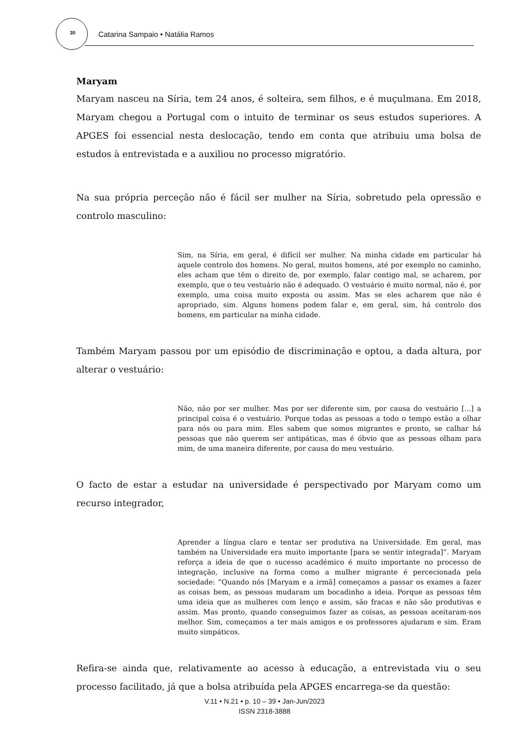30 Catarina Sampaio • Natália Ramos
Maryam
Maryam nasceu na Síria, tem 24 anos, é solteira, sem filhos, e é muçulmana. Em 2018, Maryam chegou a Portugal com o intuito de terminar os seus estudos superiores. A APGES foi essencial nesta deslocação, tendo em conta que atribuiu uma bolsa de estudos à entrevistada e a auxiliou no processo migratório.
Na sua própria perceção não é fácil ser mulher na Síria, sobretudo pela opressão e controlo masculino:
Sim, na Síria, em geral, é difícil ser mulher. Na minha cidade em particular há aquele controlo dos homens. No geral, muitos homens, até por exemplo no caminho, eles acham que têm o direito de, por exemplo, falar contigo mal, se acharem, por exemplo, que o teu vestuário não é adequado. O vestuário é muito normal, não é, por exemplo, uma coisa muito exposta ou assim. Mas se eles acharem que não é apropriado, sim. Alguns homens podem falar e, em geral, sim, há controlo dos homens, em particular na minha cidade.
Também Maryam passou por um episódio de discriminação e optou, a dada altura, por alterar o vestuário:
Não, não por ser mulher. Mas por ser diferente sim, por causa do vestuário [...] a principal coisa é o vestuário. Porque todas as pessoas a todo o tempo estão a olhar para nós ou para mim. Eles sabem que somos migrantes e pronto, se calhar há pessoas que não querem ser antipáticas, mas é óbvio que as pessoas olham para mim, de uma maneira diferente, por causa do meu vestuário.
O facto de estar a estudar na universidade é perspectivado por Maryam como um recurso integrador,
Aprender a língua claro e tentar ser produtiva na Universidade. Em geral, mas também na Universidade era muito importante [para se sentir integrada]”. Maryam reforça a ideia de que o sucesso académico é muito importante no processo de integração, inclusive na forma como a mulher migrante é percecionada pela sociedade: “Quando nós [Maryam e a irmã] começamos a passar os exames a fazer as coisas bem, as pessoas mudaram um bocadinho a ideia. Porque as pessoas têm uma ideia que as mulheres com lenço e assim, são fracas e não são produtivas e assim. Mas pronto, quando conseguimos fazer as coisas, as pessoas aceitaram-nos melhor. Sim, começamos a ter mais amigos e os professores ajudaram e sim. Eram muito simpáticos.
Refira-se ainda que, relativamente ao acesso à educação, a entrevistada viu o seu processo facilitado, já que a bolsa atribuída pela APGES encarrega-se da questão:
V.11 • N.21 • p. 10 – 39 • Jan-Jun/2023
ISSN 2318-3888